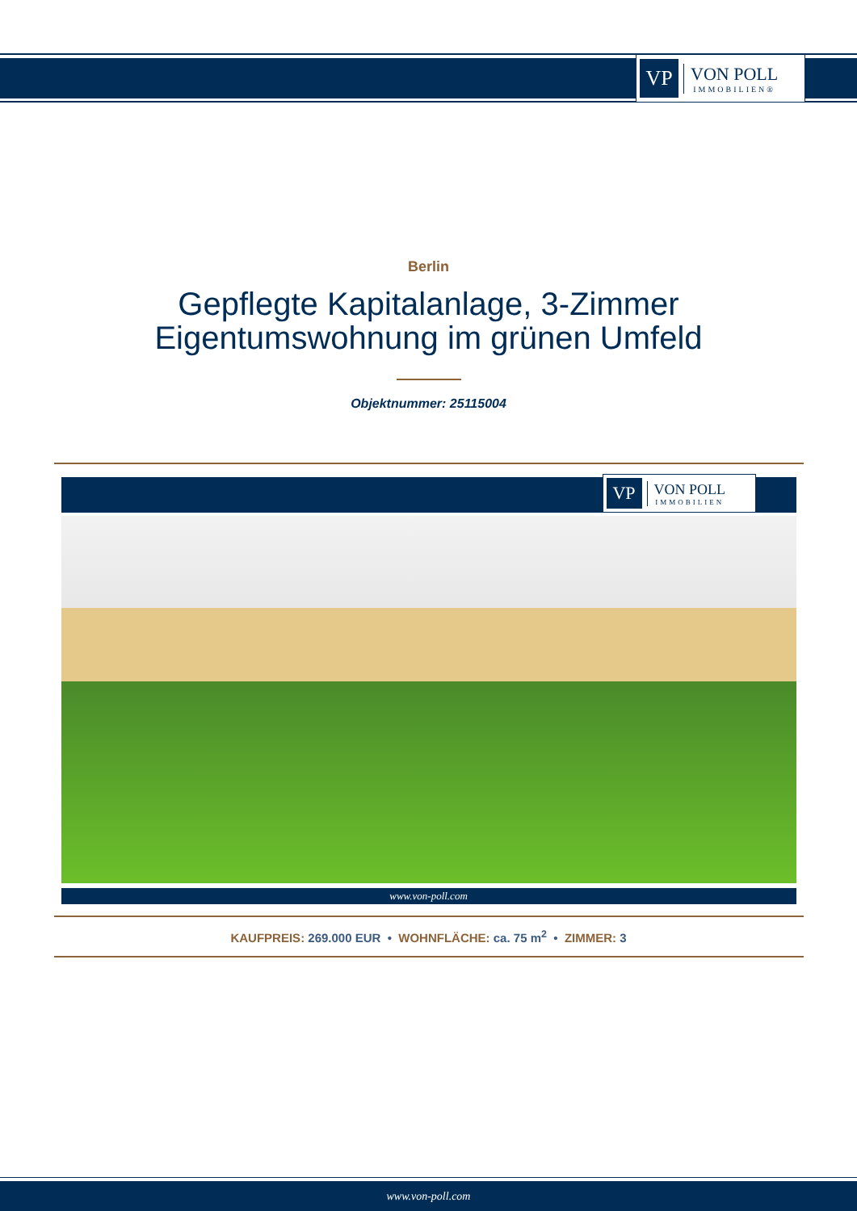VP
VON POLL
IMMOBILIEN®
Berlin
Gepflegte Kapitalanlage, 3-Zimmer
Eigentumswohnung im grünen Umfeld
Objektnummer: 25115004
VP
VON POLL
IMMOBILIEN
www.von-poll.com
KAUFPREIS: 269.000 EUR • WOHNFLÄCHE: ca. 75 m<sup>2</sup> • ZIMMER: 3
www.von-poll.com